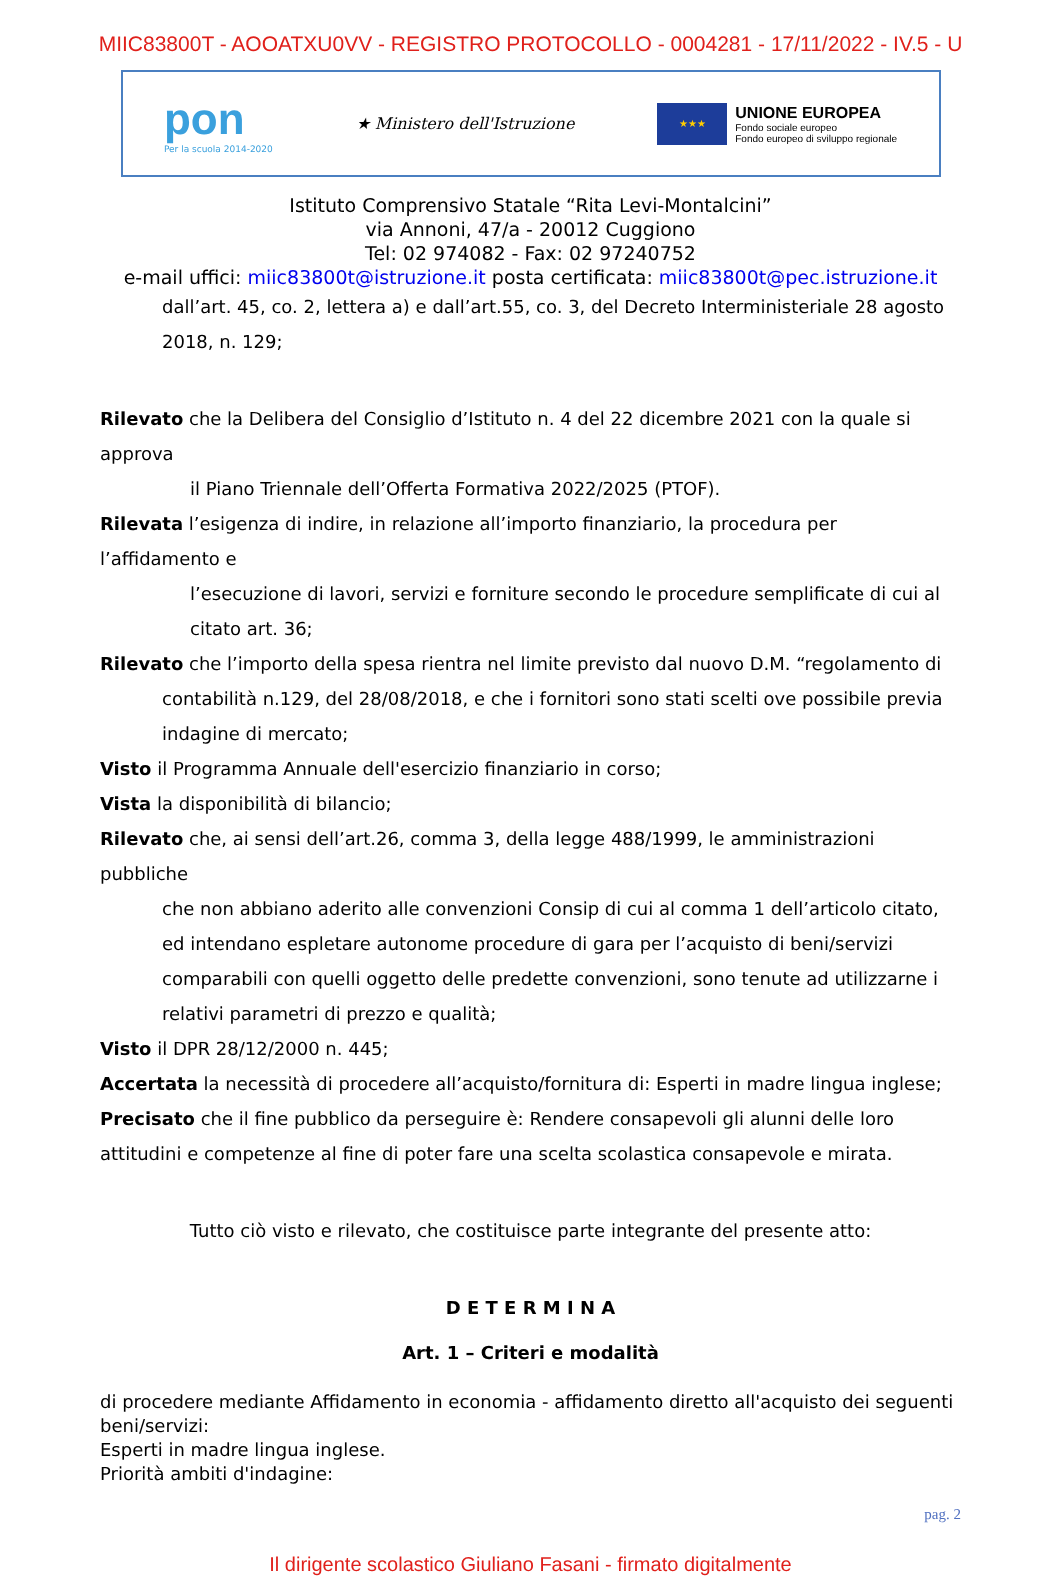MIIC83800T - AOOATXU0VV - REGISTRO PROTOCOLLO - 0004281 - 17/11/2022 - IV.5 - U
pon
Per la scuola 2014-2020
★ Ministero dell'Istruzione
★★★
UNIONE EUROPEA
Fondo sociale europeo
Fondo europeo di sviluppo regionale
Istituto Comprensivo Statale “Rita Levi-Montalcini”
via Annoni, 47/a - 20012 Cuggiono
Tel: 02 974082 - Fax: 02 97240752
e-mail uffici: miic83800t@istruzione.it posta certificata: miic83800t@pec.istruzione.it
dall’art. 45, co. 2, lettera a) e dall’art.55, co. 3, del Decreto Interministeriale 28 agosto
2018, n. 129;
Rilevato che la Delibera del Consiglio d’Istituto n. 4 del 22 dicembre 2021 con la quale si approva
il Piano Triennale dell’Offerta Formativa 2022/2025 (PTOF).
Rilevata l’esigenza di indire, in relazione all’importo finanziario, la procedura per l’affidamento e
l’esecuzione di lavori, servizi e forniture secondo le procedure semplificate di cui al citato art. 36;
Rilevato che l’importo della spesa rientra nel limite previsto dal nuovo D.M. “regolamento di
contabilità n.129, del 28/08/2018, e che i fornitori sono stati scelti ove possibile previa indagine di mercato;
Visto il Programma Annuale dell'esercizio finanziario in corso;
Vista la disponibilità di bilancio;
Rilevato che, ai sensi dell’art.26, comma 3, della legge 488/1999, le amministrazioni pubbliche
che non abbiano aderito alle convenzioni Consip di cui al comma 1 dell’articolo citato, ed intendano espletare autonome procedure di gara per l’acquisto di beni/servizi comparabili con quelli oggetto delle predette convenzioni, sono tenute ad utilizzarne i relativi parametri di prezzo e qualità;
Visto il DPR 28/12/2000 n. 445;
Accertata la necessità di procedere all’acquisto/fornitura di: Esperti in madre lingua inglese;
Precisato che il fine pubblico da perseguire è: Rendere consapevoli gli alunni delle loro attitudini e competenze al fine di poter fare una scelta scolastica consapevole e mirata.
Tutto ciò visto e rilevato, che costituisce parte integrante del presente atto:
D E T E R M I N A
Art. 1 – Criteri e modalità
di procedere mediante Affidamento in economia - affidamento diretto all'acquisto dei seguenti beni/servizi:
Esperti in madre lingua inglese.
Priorità ambiti d'indagine:
pag. 2
Il dirigente scolastico Giuliano Fasani - firmato digitalmente